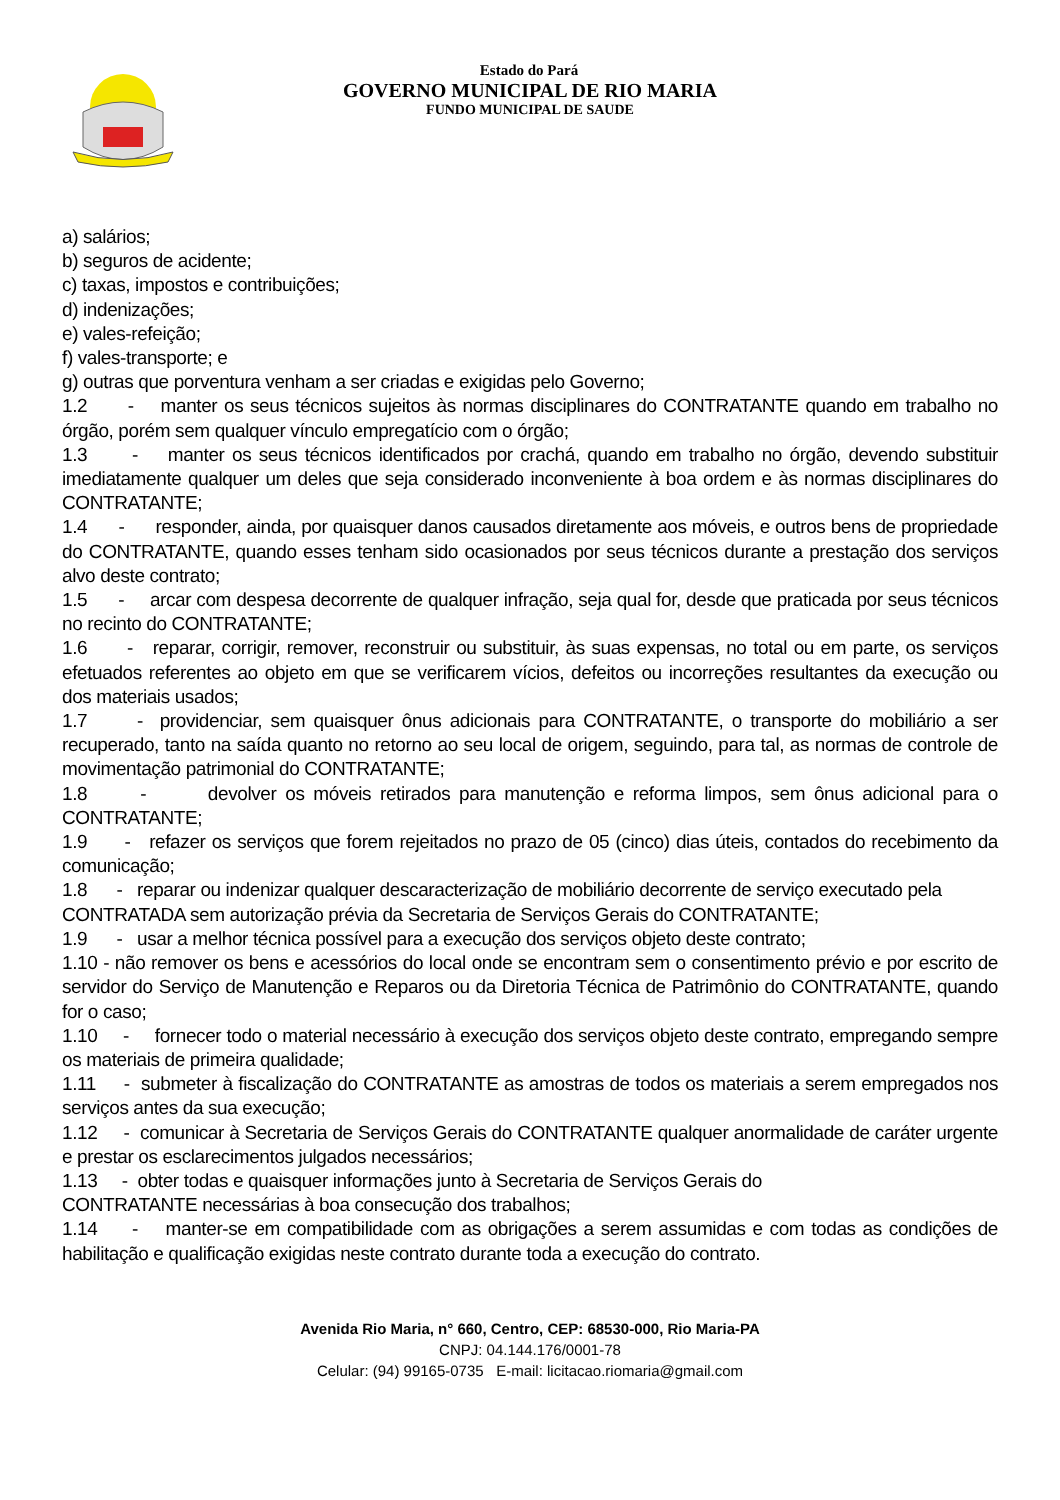Estado do Pará
GOVERNO MUNICIPAL DE RIO MARIA
FUNDO MUNICIPAL DE SAUDE
a) salários;
b) seguros de acidente;
c) taxas, impostos e contribuições;
d) indenizações;
e) vales-refeição;
f) vales-transporte; e
g) outras que porventura venham a ser criadas e exigidas pelo Governo;
1.2 - manter os seus técnicos sujeitos às normas disciplinares do CONTRATANTE quando em trabalho no órgão, porém sem qualquer vínculo empregatício com o órgão;
1.3 - manter os seus técnicos identificados por crachá, quando em trabalho no órgão, devendo substituir imediatamente qualquer um deles que seja considerado inconveniente à boa ordem e às normas disciplinares do CONTRATANTE;
1.4 - responder, ainda, por quaisquer danos causados diretamente aos móveis, e outros bens de propriedade do CONTRATANTE, quando esses tenham sido ocasionados por seus técnicos durante a prestação dos serviços alvo deste contrato;
1.5 - arcar com despesa decorrente de qualquer infração, seja qual for, desde que praticada por seus técnicos no recinto do CONTRATANTE;
1.6 - reparar, corrigir, remover, reconstruir ou substituir, às suas expensas, no total ou em parte, os serviços efetuados referentes ao objeto em que se verificarem vícios, defeitos ou incorreções resultantes da execução ou dos materiais usados;
1.7 - providenciar, sem quaisquer ônus adicionais para CONTRATANTE, o transporte do mobiliário a ser recuperado, tanto na saída quanto no retorno ao seu local de origem, seguindo, para tal, as normas de controle de movimentação patrimonial do CONTRATANTE;
1.8 - devolver os móveis retirados para manutenção e reforma limpos, sem ônus adicional para o CONTRATANTE;
1.9 - refazer os serviços que forem rejeitados no prazo de 05 (cinco) dias úteis, contados do recebimento da comunicação;
1.8 - reparar ou indenizar qualquer descaracterização de mobiliário decorrente de serviço executado pela
CONTRATADA sem autorização prévia da Secretaria de Serviços Gerais do CONTRATANTE;
1.9 - usar a melhor técnica possível para a execução dos serviços objeto deste contrato;
1.10 - não remover os bens e acessórios do local onde se encontram sem o consentimento prévio e por escrito de servidor do Serviço de Manutenção e Reparos ou da Diretoria Técnica de Patrimônio do CONTRATANTE, quando for o caso;
1.10 - fornecer todo o material necessário à execução dos serviços objeto deste contrato, empregando sempre os materiais de primeira qualidade;
1.11 - submeter à fiscalização do CONTRATANTE as amostras de todos os materiais a serem empregados nos serviços antes da sua execução;
1.12 - comunicar à Secretaria de Serviços Gerais do CONTRATANTE qualquer anormalidade de caráter urgente e prestar os esclarecimentos julgados necessários;
1.13 - obter todas e quaisquer informações junto à Secretaria de Serviços Gerais do
CONTRATANTE necessárias à boa consecução dos trabalhos;
1.14 - manter-se em compatibilidade com as obrigações a serem assumidas e com todas as condições de habilitação e qualificação exigidas neste contrato durante toda a execução do contrato.
Avenida Rio Maria, n° 660, Centro, CEP: 68530-000, Rio Maria-PA
CNPJ: 04.144.176/0001-78
Celular: (94) 99165-0735 E-mail: licitacao.riomaria@gmail.com